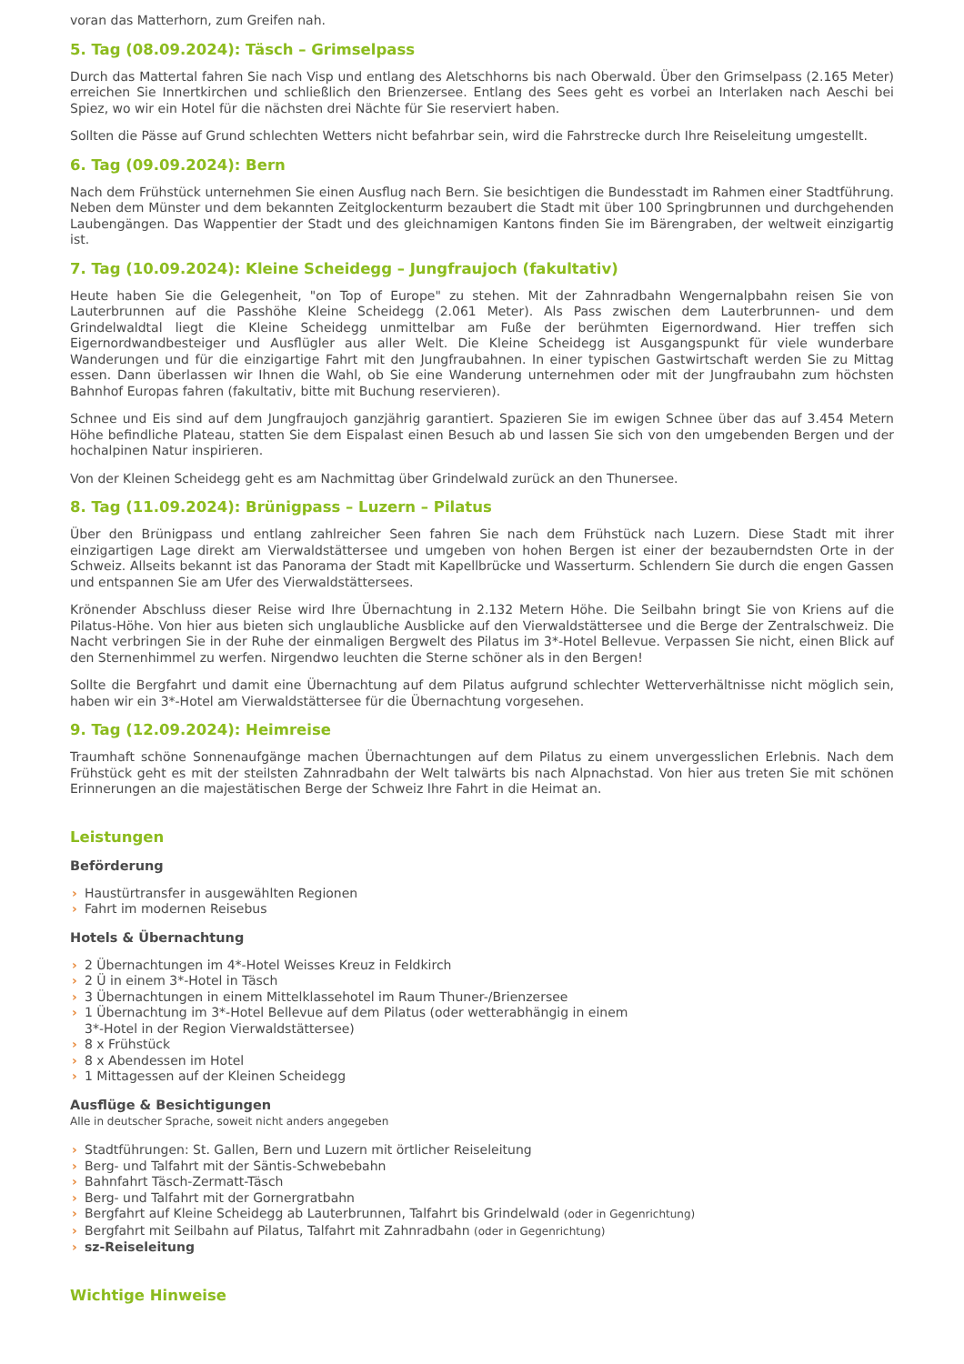voran das Matterhorn, zum Greifen nah.
5. Tag (08.09.2024): Täsch – Grimselpass
Durch das Mattertal fahren Sie nach Visp und entlang des Aletschhorns bis nach Oberwald. Über den Grimselpass (2.165 Meter) erreichen Sie Innertkirchen und schließlich den Brienzersee. Entlang des Sees geht es vorbei an Interlaken nach Aeschi bei Spiez, wo wir ein Hotel für die nächsten drei Nächte für Sie reserviert haben.
Sollten die Pässe auf Grund schlechten Wetters nicht befahrbar sein, wird die Fahrstrecke durch Ihre Reiseleitung umgestellt.
6. Tag (09.09.2024): Bern
Nach dem Frühstück unternehmen Sie einen Ausflug nach Bern. Sie besichtigen die Bundesstadt im Rahmen einer Stadtführung. Neben dem Münster und dem bekannten Zeitglockenturm bezaubert die Stadt mit über 100 Springbrunnen und durchgehenden Laubengängen. Das Wappentier der Stadt und des gleichnamigen Kantons finden Sie im Bärengraben, der weltweit einzigartig ist.
7. Tag (10.09.2024): Kleine Scheidegg – Jungfraujoch (fakultativ)
Heute haben Sie die Gelegenheit, "on Top of Europe" zu stehen. Mit der Zahnradbahn Wengernalpbahn reisen Sie von Lauterbrunnen auf die Passhöhe Kleine Scheidegg (2.061 Meter). Als Pass zwischen dem Lauterbrunnen- und dem Grindelwaldtal liegt die Kleine Scheidegg unmittelbar am Fuße der berühmten Eigernordwand. Hier treffen sich Eigernordwandbesteiger und Ausflügler aus aller Welt. Die Kleine Scheidegg ist Ausgangspunkt für viele wunderbare Wanderungen und für die einzigartige Fahrt mit den Jungfraubahnen. In einer typischen Gastwirtschaft werden Sie zu Mittag essen. Dann überlassen wir Ihnen die Wahl, ob Sie eine Wanderung unternehmen oder mit der Jungfraubahn zum höchsten Bahnhof Europas fahren (fakultativ, bitte mit Buchung reservieren).
Schnee und Eis sind auf dem Jungfraujoch ganzjährig garantiert. Spazieren Sie im ewigen Schnee über das auf 3.454 Metern Höhe befindliche Plateau, statten Sie dem Eispalast einen Besuch ab und lassen Sie sich von den umgebenden Bergen und der hochalpinen Natur inspirieren.
Von der Kleinen Scheidegg geht es am Nachmittag über Grindelwald zurück an den Thunersee.
8. Tag (11.09.2024): Brünigpass – Luzern – Pilatus
Über den Brünigpass und entlang zahlreicher Seen fahren Sie nach dem Frühstück nach Luzern. Diese Stadt mit ihrer einzigartigen Lage direkt am Vierwaldstättersee und umgeben von hohen Bergen ist einer der bezauberndsten Orte in der Schweiz. Allseits bekannt ist das Panorama der Stadt mit Kapellbrücke und Wasserturm. Schlendern Sie durch die engen Gassen und entspannen Sie am Ufer des Vierwaldstättersees.
Krönender Abschluss dieser Reise wird Ihre Übernachtung in 2.132 Metern Höhe. Die Seilbahn bringt Sie von Kriens auf die Pilatus-Höhe. Von hier aus bieten sich unglaubliche Ausblicke auf den Vierwaldstättersee und die Berge der Zentralschweiz. Die Nacht verbringen Sie in der Ruhe der einmaligen Bergwelt des Pilatus im 3*-Hotel Bellevue. Verpassen Sie nicht, einen Blick auf den Sternenhimmel zu werfen. Nirgendwo leuchten die Sterne schöner als in den Bergen!
Sollte die Bergfahrt und damit eine Übernachtung auf dem Pilatus aufgrund schlechter Wetterverhältnisse nicht möglich sein, haben wir ein 3*-Hotel am Vierwaldstättersee für die Übernachtung vorgesehen.
9. Tag (12.09.2024): Heimreise
Traumhaft schöne Sonnenaufgänge machen Übernachtungen auf dem Pilatus zu einem unvergesslichen Erlebnis. Nach dem Frühstück geht es mit der steilsten Zahnradbahn der Welt talwärts bis nach Alpnachstad. Von hier aus treten Sie mit schönen Erinnerungen an die majestätischen Berge der Schweiz Ihre Fahrt in die Heimat an.
Leistungen
Beförderung
› Haustürtransfer in ausgewählten Regionen
› Fahrt im modernen Reisebus
Hotels & Übernachtung
› 2 Übernachtungen im 4*-Hotel Weisses Kreuz in Feldkirch
› 2 Ü in einem 3*-Hotel in Täsch
› 3 Übernachtungen in einem Mittelklassehotel im Raum Thuner-/Brienzersee
› 1 Übernachtung im 3*-Hotel Bellevue auf dem Pilatus (oder wetterabhängig in einem
3*-Hotel in der Region Vierwaldstättersee)
› 8 x Frühstück
› 8 x Abendessen im Hotel
› 1 Mittagessen auf der Kleinen Scheidegg
Ausflüge & Besichtigungen
Alle in deutscher Sprache, soweit nicht anders angegeben
› Stadtführungen: St. Gallen, Bern und Luzern mit örtlicher Reiseleitung
› Berg- und Talfahrt mit der Säntis-Schwebebahn
› Bahnfahrt Täsch-Zermatt-Täsch
› Berg- und Talfahrt mit der Gornergratbahn
› Bergfahrt auf Kleine Scheidegg ab Lauterbrunnen, Talfahrt bis Grindelwald (oder in Gegenrichtung)
› Bergfahrt mit Seilbahn auf Pilatus, Talfahrt mit Zahnradbahn (oder in Gegenrichtung)
› sz-Reiseleitung
Wichtige Hinweise